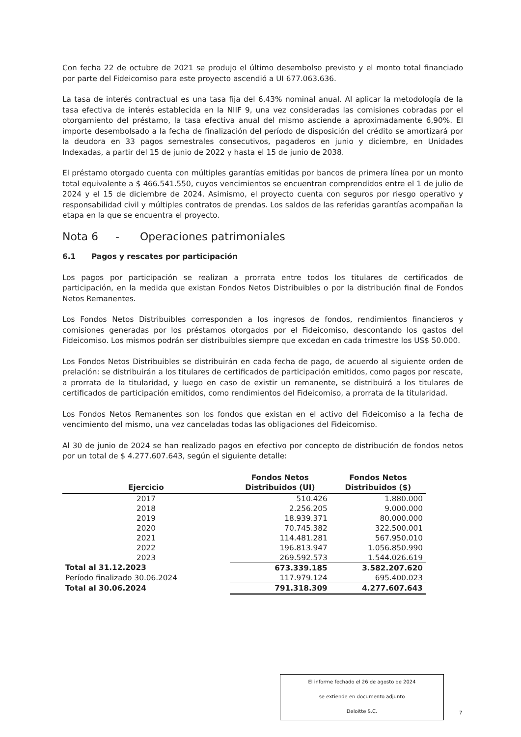Con fecha 22 de octubre de 2021 se produjo el último desembolso previsto y el monto total financiado por parte del Fideicomiso para este proyecto ascendió a UI 677.063.636.
La tasa de interés contractual es una tasa fija del 6,43% nominal anual. Al aplicar la metodología de la tasa efectiva de interés establecida en la NIIF 9, una vez consideradas las comisiones cobradas por el otorgamiento del préstamo, la tasa efectiva anual del mismo asciende a aproximadamente 6,90%. El importe desembolsado a la fecha de finalización del período de disposición del crédito se amortizará por la deudora en 33 pagos semestrales consecutivos, pagaderos en junio y diciembre, en Unidades Indexadas, a partir del 15 de junio de 2022 y hasta el 15 de junio de 2038.
El préstamo otorgado cuenta con múltiples garantías emitidas por bancos de primera línea por un monto total equivalente a $ 466.541.550, cuyos vencimientos se encuentran comprendidos entre el 1 de julio de 2024 y el 15 de diciembre de 2024. Asimismo, el proyecto cuenta con seguros por riesgo operativo y responsabilidad civil y múltiples contratos de prendas. Los saldos de las referidas garantías acompañan la etapa en la que se encuentra el proyecto.
Nota 6 - Operaciones patrimoniales
6.1 Pagos y rescates por participación
Los pagos por participación se realizan a prorrata entre todos los titulares de certificados de participación, en la medida que existan Fondos Netos Distribuibles o por la distribución final de Fondos Netos Remanentes.
Los Fondos Netos Distribuibles corresponden a los ingresos de fondos, rendimientos financieros y comisiones generadas por los préstamos otorgados por el Fideicomiso, descontando los gastos del Fideicomiso. Los mismos podrán ser distribuibles siempre que excedan en cada trimestre los US$ 50.000.
Los Fondos Netos Distribuibles se distribuirán en cada fecha de pago, de acuerdo al siguiente orden de prelación: se distribuirán a los titulares de certificados de participación emitidos, como pagos por rescate, a prorrata de la titularidad, y luego en caso de existir un remanente, se distribuirá a los titulares de certificados de participación emitidos, como rendimientos del Fideicomiso, a prorrata de la titularidad.
Los Fondos Netos Remanentes son los fondos que existan en el activo del Fideicomiso a la fecha de vencimiento del mismo, una vez canceladas todas las obligaciones del Fideicomiso.
Al 30 de junio de 2024 se han realizado pagos en efectivo por concepto de distribución de fondos netos por un total de $ 4.277.607.643, según el siguiente detalle:
| Ejercicio | Fondos Netos Distribuidos (UI) | Fondos Netos Distribuidos ($) |
| --- | --- | --- |
| 2017 | 510.426 | 1.880.000 |
| 2018 | 2.256.205 | 9.000.000 |
| 2019 | 18.939.371 | 80.000.000 |
| 2020 | 70.745.382 | 322.500.001 |
| 2021 | 114.481.281 | 567.950.010 |
| 2022 | 196.813.947 | 1.056.850.990 |
| 2023 | 269.592.573 | 1.544.026.619 |
| Total al 31.12.2023 | 673.339.185 | 3.582.207.620 |
| Período finalizado 30.06.2024 | 117.979.124 | 695.400.023 |
| Total al 30.06.2024 | 791.318.309 | 4.277.607.643 |
El informe fechado el 26 de agosto de 2024
se extiende en documento adjunto
Deloitte S.C.
7